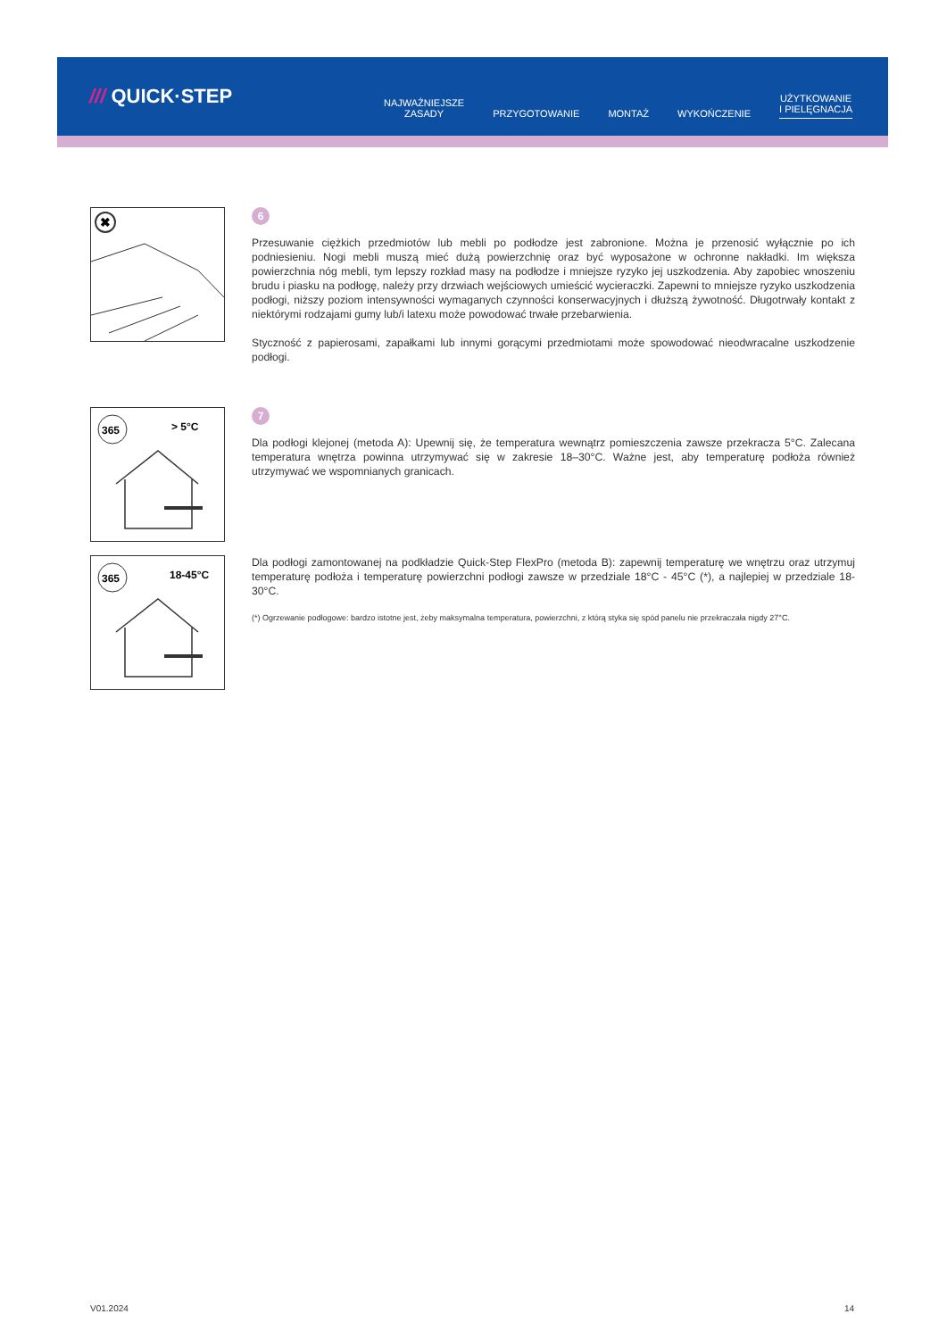/// QUICK·STEP
NAJWAŻNIEJSZE
ZASADY
PRZYGOTOWANIE
MONTAŻ
WYKOŃCZENIE
UŻYTKOWANIE
I PIELĘGNACJA
✖
6
Przesuwanie ciężkich przedmiotów lub mebli po podłodze jest zabronione. Można je przenosić wyłącznie po ich podniesieniu. Nogi mebli muszą mieć dużą powierzchnię oraz być wyposażone w ochronne nakładki. Im większa powierzchnia nóg mebli, tym lepszy rozkład masy na podłodze i mniejsze ryzyko jej uszkodzenia. Aby zapobiec wnoszeniu brudu i piasku na podłogę, należy przy drzwiach wejściowych umieścić wycieraczki. Zapewni to mniejsze ryzyko uszkodzenia podłogi, niższy poziom intensywności wymaganych czynności konserwacyjnych i dłuższą żywotność. Długotrwały kontakt z niektórymi rodzajami gumy lub/i latexu może powodować trwałe przebarwienia.
Styczność z papierosami, zapałkami lub innymi gorącymi przedmiotami może spowodować nieodwracalne uszkodzenie podłogi.
365
> 5°C
7
Dla podłogi klejonej (metoda A): Upewnij się, że temperatura wewnątrz pomieszczenia zawsze przekracza 5°C. Zalecana temperatura wnętrza powinna utrzymywać się w zakresie 18–30°C. Ważne jest, aby temperaturę podłoża również utrzymywać we wspomnianych granicach.
365
18-45°C
Dla podłogi zamontowanej na podkładzie Quick-Step FlexPro (metoda B): zapewnij temperaturę we wnętrzu oraz utrzymuj temperaturę podłoża i temperaturę powierzchni podłogi zawsze w przedziale 18°C - 45°C (*), a najlepiej w przedziale 18-30°C.
(*) Ogrzewanie podłogowe: bardzo istotne jest, żeby maksymalna temperatura, powierzchni, z którą styka się spód panelu nie przekraczała nigdy 27°C.
V01.2024 14